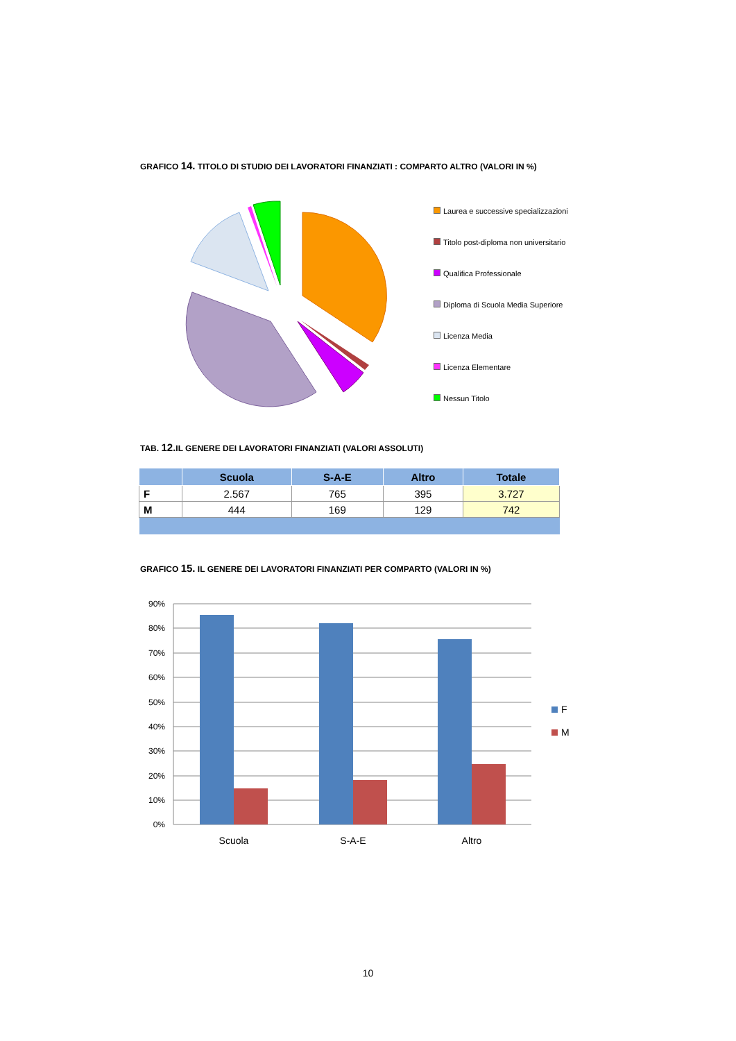GRAFICO 14. TITOLO DI STUDIO DEI LAVORATORI FINANZIATI : COMPARTO ALTRO (VALORI IN %)
Laurea e successive specializzazioni
Titolo post-diploma non universitario
Qualifica Professionale
Diploma di Scuola Media Superiore
Licenza Media
Licenza Elementare
Nessun Titolo
TAB. 12. IL GENERE DEI LAVORATORI FINANZIATI (VALORI ASSOLUTI)
| | Scuola | S-A-E | Altro | Totale |
| --- | --- | --- | --- | --- |
| F | 2.567 | 765 | 395 | 3.727 |
| M | 444 | 169 | 129 | 742 |
GRAFICO 15. IL GENERE DEI LAVORATORI FINANZIATI PER COMPARTO (VALORI IN %)
90%
80%
70%
60%
50%
40%
30%
20%
10%
0%
Scuola
S-A-E
Altro
F
M
10